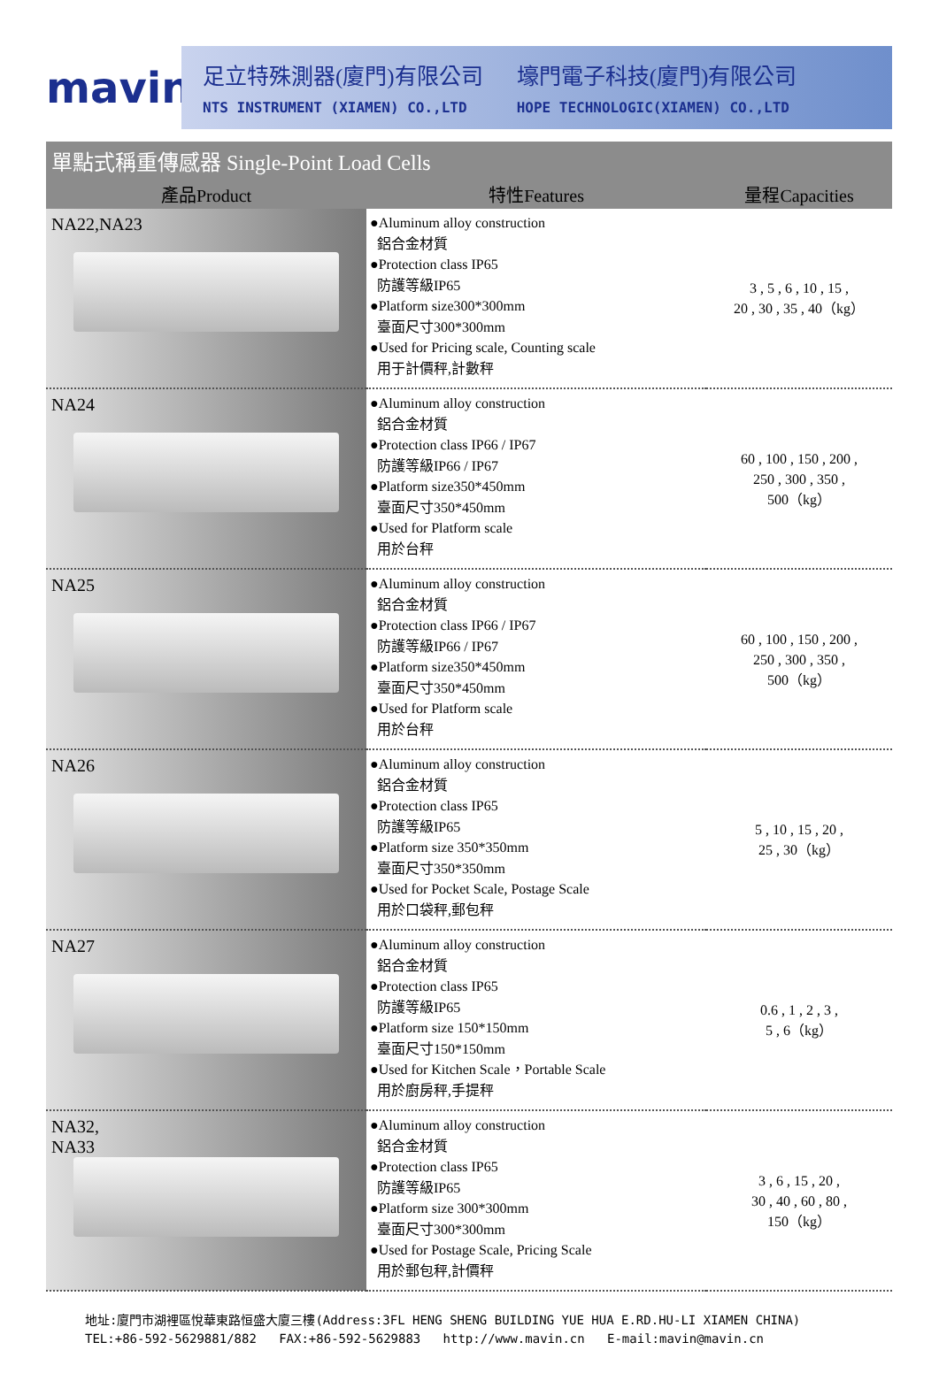mavin
足立特殊測器(廈門)有限公司
NTS INSTRUMENT (XIAMEN) CO.,LTD
壕門電子科技(廈門)有限公司
HOPE TECHNOLOGIC(XIAMEN) CO.,LTD
單點式稱重傳感器 Single-Point Load Cells
| 產品Product | 特性Features | 量程Capacities |
| --- | --- | --- |
| NA22,NA23 | ●Aluminum alloy construction 鋁合金材質 ●Protection class IP65 防護等級IP65 ●Platform size300*300mm 臺面尺寸300*300mm ●Used for Pricing scale, Counting scale 用于計價秤,計數秤 | 3 , 5 , 6 , 10 , 15 , 20 , 30 , 35 , 40（kg） |
| NA24 | ●Aluminum alloy construction 鋁合金材質 ●Protection class IP66 / IP67 防護等級IP66 / IP67 ●Platform size350*450mm 臺面尺寸350*450mm ●Used for Platform scale 用於台秤 | 60 , 100 , 150 , 200 , 250 , 300 , 350 , 500（kg） |
| NA25 | ●Aluminum alloy construction 鋁合金材質 ●Protection class IP66 / IP67 防護等級IP66 / IP67 ●Platform size350*450mm 臺面尺寸350*450mm ●Used for Platform scale 用於台秤 | 60 , 100 , 150 , 200 , 250 , 300 , 350 , 500（kg） |
| NA26 | ●Aluminum alloy construction 鋁合金材質 ●Protection class IP65 防護等級IP65 ●Platform size 350*350mm 臺面尺寸350*350mm ●Used for Pocket Scale, Postage Scale 用於口袋秤,郵包秤 | 5 , 10 , 15 , 20 , 25 , 30（kg） |
| NA27 | ●Aluminum alloy construction 鋁合金材質 ●Protection class IP65 防護等級IP65 ●Platform size 150*150mm 臺面尺寸150*150mm ●Used for Kitchen Scale，Portable Scale 用於廚房秤,手提秤 | 0.6 , 1 , 2 , 3 , 5 , 6（kg） |
| NA32, NA33 | ●Aluminum alloy construction 鋁合金材質 ●Protection class IP65 防護等級IP65 ●Platform size 300*300mm 臺面尺寸300*300mm ●Used for Postage Scale, Pricing Scale 用於郵包秤,計價秤 | 3 , 6 , 15 , 20 , 30 , 40 , 60 , 80 , 150（kg） |
地址:廈門市湖裡區悅華東路恒盛大廈三樓(Address:3FL HENG SHENG BUILDING YUE HUA E.RD.HU-LI XIAMEN CHINA)
TEL:+86-592-5629881/882 FAX:+86-592-5629883 http://www.mavin.cn E-mail:mavin@mavin.cn